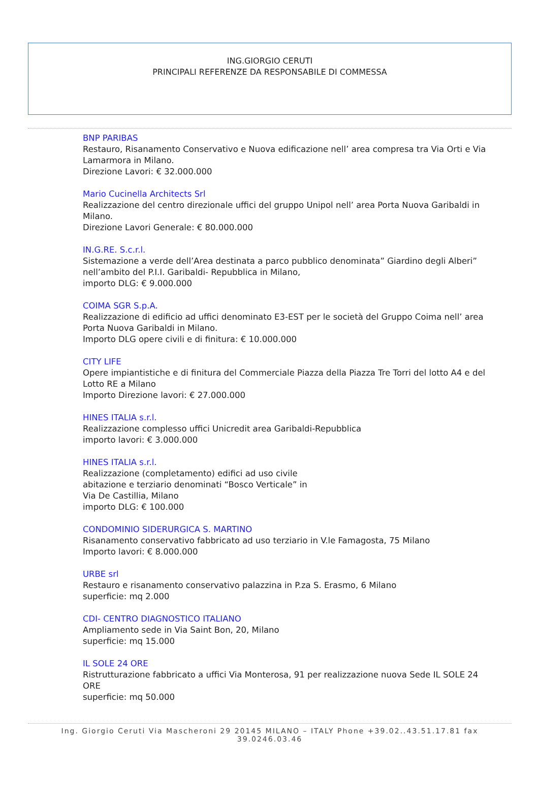ING.GIORGIO CERUTI
PRINCIPALI REFERENZE DA RESPONSABILE DI COMMESSA
BNP PARIBAS
Restauro, Risanamento Conservativo e Nuova edificazione nell’ area compresa tra Via Orti e Via Lamarmora in Milano.
Direzione Lavori: € 32.000.000
Mario Cucinella Architects Srl
Realizzazione del centro direzionale uffici del gruppo Unipol nell’ area Porta Nuova Garibaldi in Milano.
Direzione Lavori Generale: € 80.000.000
IN.G.RE. S.c.r.l.
Sistemazione a verde dell’Area destinata a parco pubblico denominata” Giardino degli Alberi” nell’ambito del P.I.I. Garibaldi- Repubblica in Milano,
importo DLG: € 9.000.000
COIMA SGR S.p.A.
Realizzazione di edificio ad uffici denominato E3-EST per le società del Gruppo Coima nell’ area Porta Nuova Garibaldi in Milano.
Importo DLG opere civili e di finitura: € 10.000.000
CITY LIFE
Opere impiantistiche e di finitura del Commerciale Piazza della Piazza Tre Torri del lotto A4 e del Lotto RE a Milano
Importo Direzione lavori: € 27.000.000
HINES ITALIA s.r.l.
Realizzazione complesso uffici Unicredit area Garibaldi-Repubblica
importo lavori: € 3.000.000
HINES ITALIA s.r.l.
Realizzazione (completamento) edifici ad uso civile
abitazione e terziario denominati “Bosco Verticale” in
Via De Castillia, Milano
importo DLG: € 100.000
CONDOMINIO SIDERURGICA S. MARTINO
Risanamento conservativo fabbricato ad uso terziario in V.le Famagosta, 75 Milano
Importo lavori: € 8.000.000
URBE srl
Restauro e risanamento conservativo palazzina in P.za S. Erasmo, 6 Milano
superficie: mq 2.000
CDI- CENTRO DIAGNOSTICO ITALIANO
Ampliamento sede in Via Saint Bon, 20, Milano
superficie: mq 15.000
IL SOLE 24 ORE
Ristrutturazione fabbricato a uffici Via Monterosa, 91 per realizzazione nuova Sede IL SOLE 24 ORE
superficie: mq 50.000
Ing. Giorgio Ceruti Via Mascheroni 29 20145 MILANO – ITALY Phone +39.02..43.51.17.81 fax 39.0246.03.46